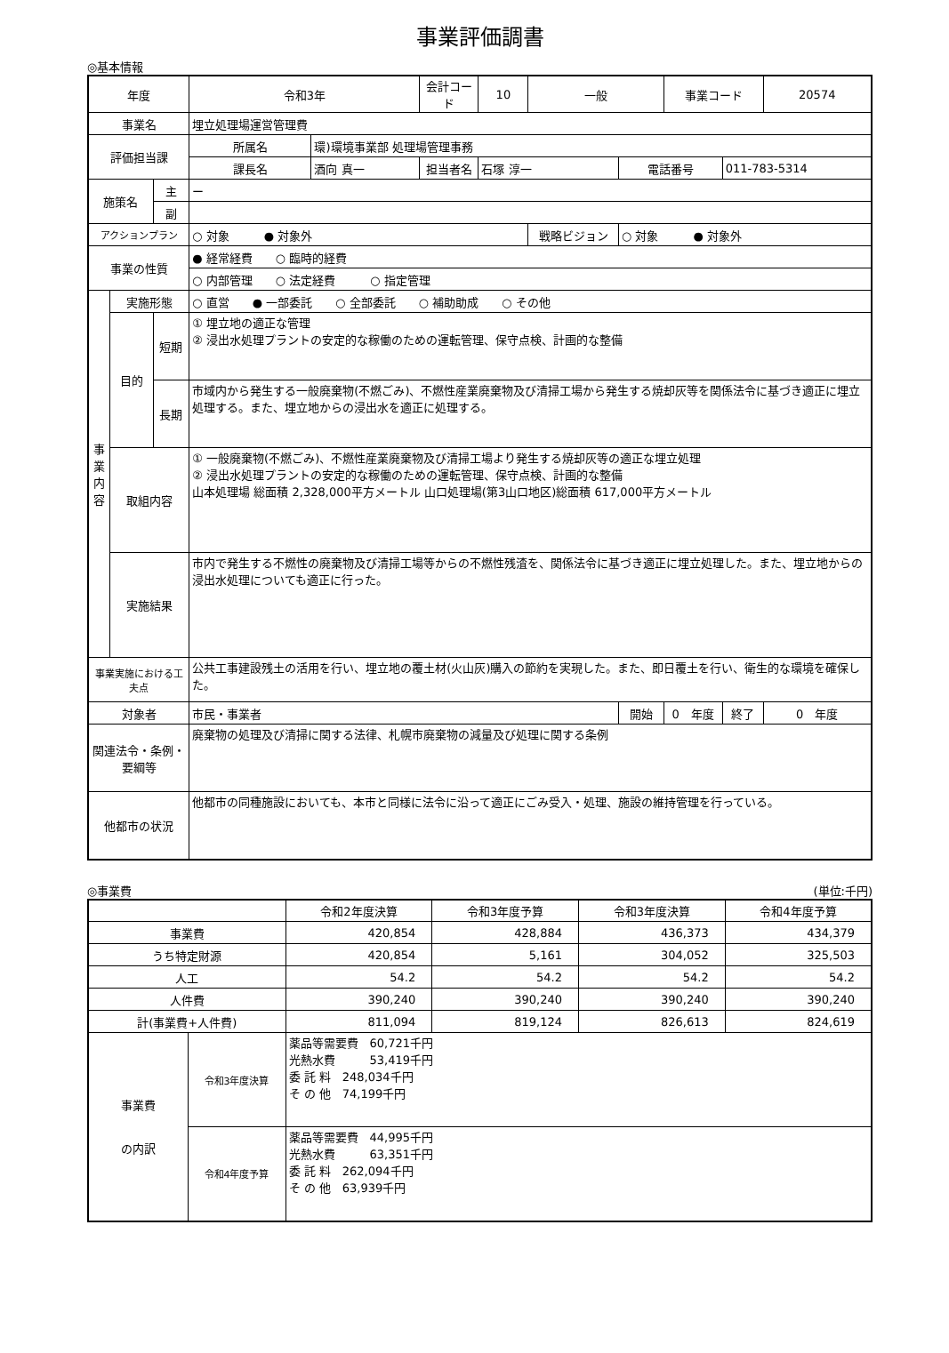事業評価調書
◎基本情報
| 年度 | | | 令和3年 | | 会計コード | 10 | 一般 | | 事業コード | | 20574 |
| 事業名 | | | 埋立処理場運営管理費 | | | | | | | | |
| 評価担当課 | | | 所属名 | 環)環境事業部 処理場管理事務 | | | | | | | |
| | | | 課長名 | 酒向 真一 | 担当者名 | 石塚 淳一 | | 電話番号 | | 011-783-5314 | |
| 施策名 | | 主 | ー | | | | | | | | |
| | | 副 | | | | | | | | | |
| アクションプラン | | | ○ 対象 ● 対象外 | | | | 戦略ビジョン | ○ 対象 ● 対象外 | | | |
| 事業の性質 | | | ● 経常経費 ○ 臨時的経費 | | | | | | | | |
| | | | ○ 内部管理 ○ 法定経費 ○ 指定管理 | | | | | | | | |
| 事 業 内 容 | 実施形態 | | ○ 直営 ● 一部委託 ○ 全部委託 ○ 補助助成 ○ その他 | | | | | | | | |
| | 目的 | 短期 | ① 埋立地の適正な管理 ② 浸出水処理プラントの安定的な稼働のための運転管理、保守点検、計画的な整備 | | | | | | | | |
| | | 長期 | 市域内から発生する一般廃棄物(不燃ごみ)、不燃性産業廃棄物及び清掃工場から発生する焼却灰等を関係法令に基づき適正に埋立処理する。また、埋立地からの浸出水を適正に処理する。 | | | | | | | | |
| | 取組内容 | | ① 一般廃棄物(不燃ごみ)、不燃性産業廃棄物及び清掃工場より発生する焼却灰等の適正な埋立処理 ② 浸出水処理プラントの安定的な稼働のための運転管理、保守点検、計画的な整備 山本処理場 総面積 2,328,000平方メートル 山口処理場(第3山口地区)総面積 617,000平方メートル | | | | | | | | |
| | 実施結果 | | 市内で発生する不燃性の廃棄物及び清掃工場等からの不燃性残渣を、関係法令に基づき適正に埋立処理した。また、埋立地からの浸出水処理についても適正に行った。 | | | | | | | | |
| 事業実施における工夫点 | | | 公共工事建設残土の活用を行い、埋立地の覆土材(火山灰)購入の節約を実現した。また、即日覆土を行い、衛生的な環境を確保した。 | | | | | | | | |
| 対象者 | | | 市民・事業者 | | | | | 開始 | 0 年度 | 終了 | 0 年度 |
| 関連法令・条例・要綱等 | | | 廃棄物の処理及び清掃に関する法律、札幌市廃棄物の減量及び処理に関する条例 | | | | | | | | |
| 他都市の状況 | | | 他都市の同種施設においても、本市と同様に法令に沿って適正にごみ受入・処理、施設の維持管理を行っている。 | | | | | | | | |
◎事業費 (単位:千円)
| | | 令和2年度決算 | 令和3年度予算 | 令和3年度決算 | 令和4年度予算 |
| --- | --- | --- | --- | --- | --- |
| 事業費 | | 420,854 | 428,884 | 436,373 | 434,379 |
| うち特定財源 | | 420,854 | 5,161 | 304,052 | 325,503 |
| 人工 | | 54.2 | 54.2 | 54.2 | 54.2 |
| 人件費 | | 390,240 | 390,240 | 390,240 | 390,240 |
| 計(事業費+人件費) | | 811,094 | 819,124 | 826,613 | 824,619 |
| 事業費 の内訳 | 令和3年度決算 | 薬品等需要費 60,721千円 光熱水費 53,419千円 委 託 料 248,034千円 そ の 他 74,199千円 | | | |
| | 令和4年度予算 | 薬品等需要費 44,995千円 光熱水費 63,351千円 委 託 料 262,094千円 そ の 他 63,939千円 | | | |